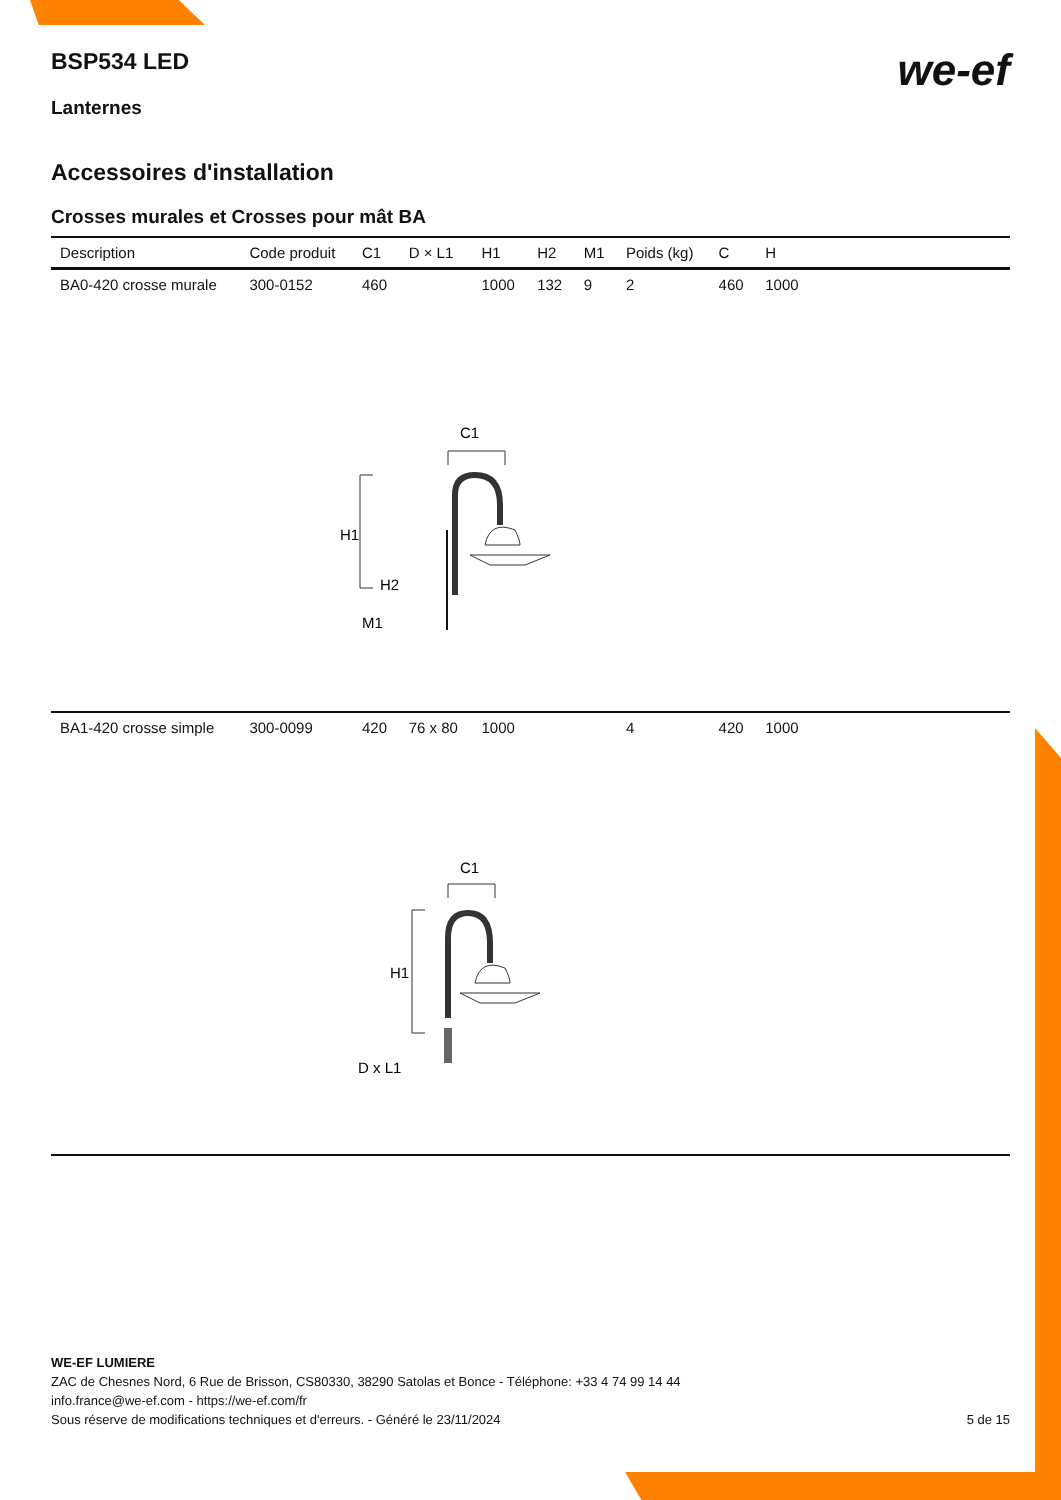we-ef
BSP534 LED
Lanternes
Accessoires d'installation
Crosses murales et Crosses pour mât BA
| Description | Code produit | C1 | D × L1 | H1 | H2 | M1 | Poids (kg) | C | H | |
| --- | --- | --- | --- | --- | --- | --- | --- | --- | --- | --- |
| BA0-420 crosse murale | 300-0152 | 460 | | 1000 | 132 | 9 | 2 | 460 | 1000 | |
| C1 H1 H2 M1 | | | | | | | | | | |
| BA1-420 crosse simple | 300-0099 | 420 | 76 x 80 | 1000 | | | 4 | 420 | 1000 | |
| C1 H1 D x L1 | | | | | | | | | | |
WE-EF LUMIERE
ZAC de Chesnes Nord, 6 Rue de Brisson, CS80330, 38290 Satolas et Bonce - Téléphone: +33 4 74 99 14 44
info.france@we-ef.com - https://we-ef.com/fr
Sous réserve de modifications techniques et d'erreurs. - Généré le 23/11/2024 5 de 15